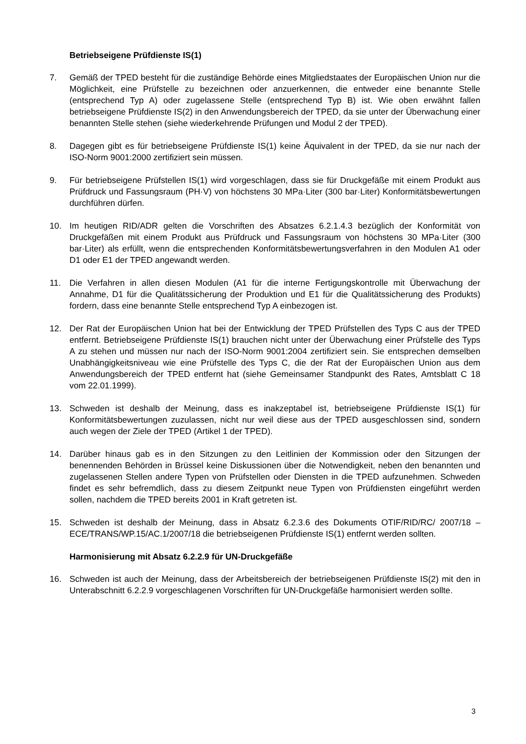Betriebseigene Prüfdienste IS(1)
7. Gemäß der TPED besteht für die zuständige Behörde eines Mitgliedstaates der Europäischen Union nur die Möglichkeit, eine Prüfstelle zu bezeichnen oder anzuerkennen, die entweder eine benannte Stelle (entsprechend Typ A) oder zugelassene Stelle (entsprechend Typ B) ist. Wie oben erwähnt fallen betriebseigene Prüfdienste IS(2) in den Anwendungsbereich der TPED, da sie unter der Überwachung einer benannten Stelle stehen (siehe wiederkehrende Prüfungen und Modul 2 der TPED).
8. Dagegen gibt es für betriebseigene Prüfdienste IS(1) keine Äquivalent in der TPED, da sie nur nach der ISO-Norm 9001:2000 zertifiziert sein müssen.
9. Für betriebseigene Prüfstellen IS(1) wird vorgeschlagen, dass sie für Druckgefäße mit einem Produkt aus Prüfdruck und Fassungsraum (PH·V) von höchstens 30 MPa·Liter (300 bar·Liter) Konformitätsbewertungen durchführen dürfen.
10. Im heutigen RID/ADR gelten die Vorschriften des Absatzes 6.2.1.4.3 bezüglich der Konformität von Druckgefäßen mit einem Produkt aus Prüfdruck und Fassungsraum von höchstens 30 MPa·Liter (300 bar·Liter) als erfüllt, wenn die entsprechenden Konformitätsbewertungsverfahren in den Modulen A1 oder D1 oder E1 der TPED angewandt werden.
11. Die Verfahren in allen diesen Modulen (A1 für die interne Fertigungskontrolle mit Überwachung der Annahme, D1 für die Qualitätssicherung der Produktion und E1 für die Qualitätssicherung des Produkts) fordern, dass eine benannte Stelle entsprechend Typ A einbezogen ist.
12. Der Rat der Europäischen Union hat bei der Entwicklung der TPED Prüfstellen des Typs C aus der TPED entfernt. Betriebseigene Prüfdienste IS(1) brauchen nicht unter der Überwachung einer Prüfstelle des Typs A zu stehen und müssen nur nach der ISO-Norm 9001:2004 zertifiziert sein. Sie entsprechen demselben Unabhängigkeitsniveau wie eine Prüfstelle des Typs C, die der Rat der Europäischen Union aus dem Anwendungsbereich der TPED entfernt hat (siehe Gemeinsamer Standpunkt des Rates, Amtsblatt C 18 vom 22.01.1999).
13. Schweden ist deshalb der Meinung, dass es inakzeptabel ist, betriebseigene Prüfdienste IS(1) für Konformitätsbewertungen zuzulassen, nicht nur weil diese aus der TPED ausgeschlossen sind, sondern auch wegen der Ziele der TPED (Artikel 1 der TPED).
14. Darüber hinaus gab es in den Sitzungen zu den Leitlinien der Kommission oder den Sitzungen der benennenden Behörden in Brüssel keine Diskussionen über die Notwendigkeit, neben den benannten und zugelassenen Stellen andere Typen von Prüfstellen oder Diensten in die TPED aufzunehmen. Schweden findet es sehr befremdlich, dass zu diesem Zeitpunkt neue Typen von Prüfdiensten eingeführt werden sollen, nachdem die TPED bereits 2001 in Kraft getreten ist.
15. Schweden ist deshalb der Meinung, dass in Absatz 6.2.3.6 des Dokuments OTIF/RID/RC/ 2007/18 – ECE/TRANS/WP.15/AC.1/2007/18 die betriebseigenen Prüfdienste IS(1) entfernt werden sollten.
Harmonisierung mit Absatz 6.2.2.9 für UN-Druckgefäße
16. Schweden ist auch der Meinung, dass der Arbeitsbereich der betriebseigenen Prüfdienste IS(2) mit den in Unterabschnitt 6.2.2.9 vorgeschlagenen Vorschriften für UN-Druckgefäße harmonisiert werden sollte.
3